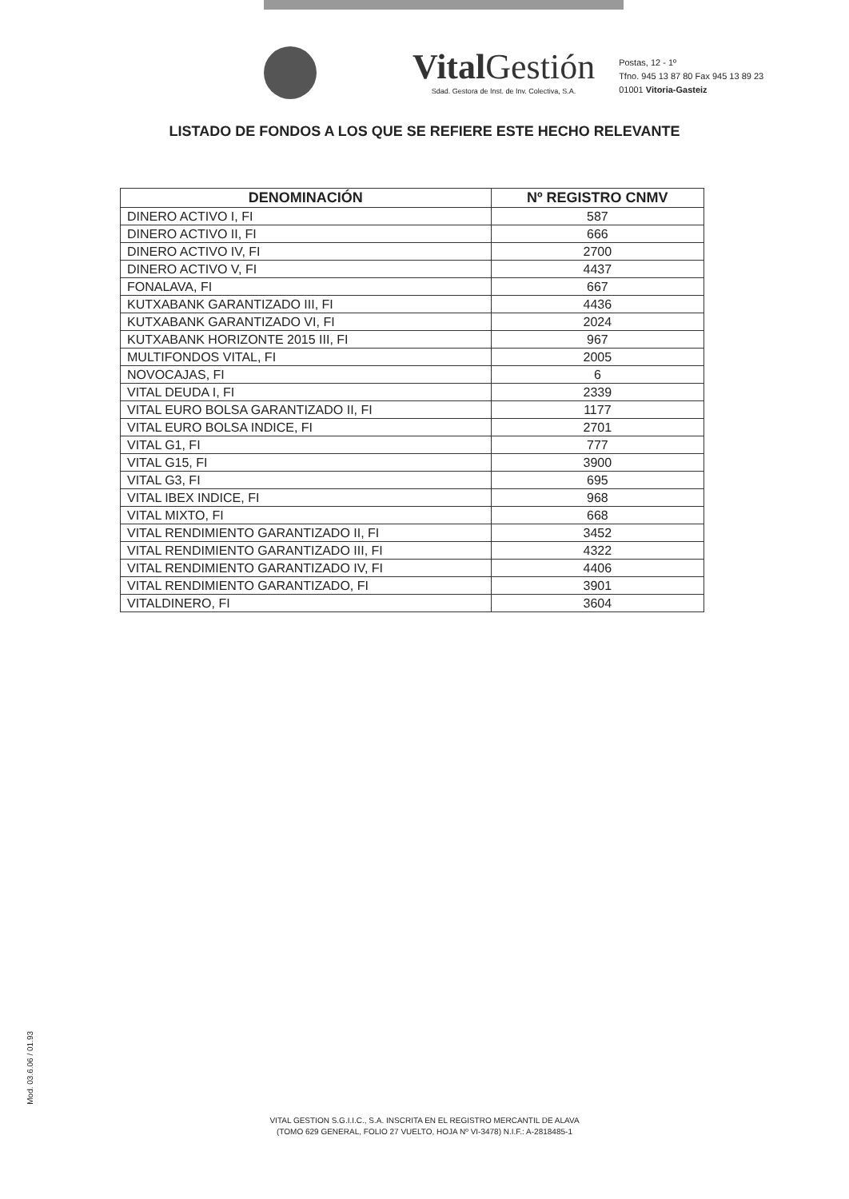Vital Gestión
Sdad. Gestora de Inst. de Inv. Colectiva, S.A.
Postas, 12 - 1º
Tfno. 945 13 87 80 Fax 945 13 89 23
01001 Vitoria-Gasteiz
LISTADO DE FONDOS A LOS QUE SE REFIERE ESTE HECHO RELEVANTE
| DENOMINACIÓN | Nº REGISTRO CNMV |
| --- | --- |
| DINERO ACTIVO I, FI | 587 |
| DINERO ACTIVO II, FI | 666 |
| DINERO ACTIVO IV, FI | 2700 |
| DINERO ACTIVO V, FI | 4437 |
| FONALAVA, FI | 667 |
| KUTXABANK GARANTIZADO III, FI | 4436 |
| KUTXABANK GARANTIZADO VI, FI | 2024 |
| KUTXABANK HORIZONTE 2015 III, FI | 967 |
| MULTIFONDOS VITAL, FI | 2005 |
| NOVOCAJAS, FI | 6 |
| VITAL DEUDA I, FI | 2339 |
| VITAL EURO BOLSA GARANTIZADO II, FI | 1177 |
| VITAL EURO BOLSA INDICE, FI | 2701 |
| VITAL G1, FI | 777 |
| VITAL G15, FI | 3900 |
| VITAL G3, FI | 695 |
| VITAL IBEX INDICE, FI | 968 |
| VITAL MIXTO, FI | 668 |
| VITAL RENDIMIENTO GARANTIZADO II, FI | 3452 |
| VITAL RENDIMIENTO GARANTIZADO III, FI | 4322 |
| VITAL RENDIMIENTO GARANTIZADO IV, FI | 4406 |
| VITAL RENDIMIENTO GARANTIZADO, FI | 3901 |
| VITALDINERO, FI | 3604 |
Mod. 03.6.06 / 01.93
VITAL GESTION S.G.I.I.C., S.A. INSCRITA EN EL REGISTRO MERCANTIL DE ALAVA
(TOMO 629 GENERAL, FOLIO 27 VUELTO, HOJA Nº VI-3478) N.I.F.: A-2818485-1